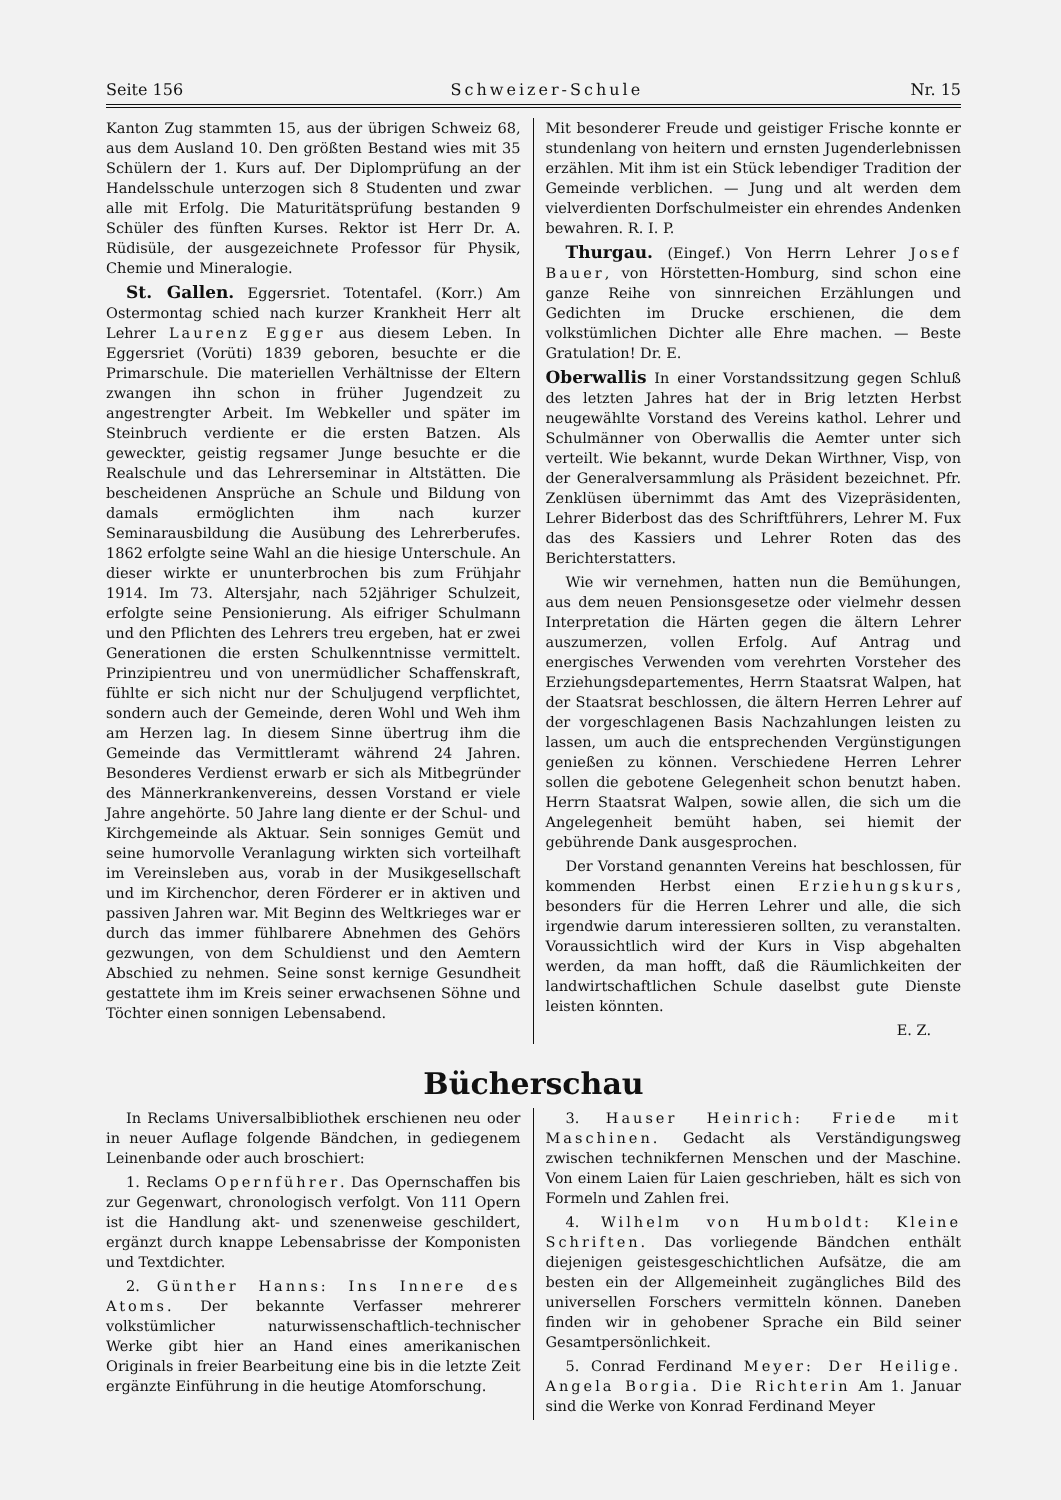Seite 156 Schweizer-Schule Nr. 15
Kanton Zug stammten 15, aus der übrigen Schweiz 68, aus dem Ausland 10. Den größten Bestand wies mit 35 Schülern der 1. Kurs auf. Der Diplomprüfung an der Handelsschule unterzogen sich 8 Studenten und zwar alle mit Erfolg. Die Maturitätsprüfung bestanden 9 Schüler des fünften Kurses. Rektor ist Herr Dr. A. Rüdisüle, der ausgezeichnete Professor für Physik, Chemie und Mineralogie.
St. Gallen. Eggersriet. Totentafel. (Korr.) Am Ostermontag schied nach kurzer Krankheit Herr alt Lehrer Laurenz Egger aus diesem Leben. In Eggersriet (Vorüti) 1839 geboren, besuchte er die Primarschule. Die materiellen Verhältnisse der Eltern zwangen ihn schon in früher Jugendzeit zu angestrengter Arbeit. Im Webkeller und später im Steinbruch verdiente er die ersten Batzen. Als geweckter, geistig regsamer Junge besuchte er die Realschule und das Lehrerseminar in Altstätten. Die bescheidenen Ansprüche an Schule und Bildung von damals ermöglichten ihm nach kurzer Seminarausbildung die Ausübung des Lehrerberufes. 1862 erfolgte seine Wahl an die hiesige Unterschule. An dieser wirkte er ununterbrochen bis zum Frühjahr 1914. Im 73. Altersjahr, nach 52jähriger Schulzeit, erfolgte seine Pensionierung. Als eifriger Schulmann und den Pflichten des Lehrers treu ergeben, hat er zwei Generationen die ersten Schulkenntnisse vermittelt. Prinzipientreu und von unermüdlicher Schaffenskraft, fühlte er sich nicht nur der Schuljugend verpflichtet, sondern auch der Gemeinde, deren Wohl und Weh ihm am Herzen lag. In diesem Sinne übertrug ihm die Gemeinde das Vermittleramt während 24 Jahren. Besonderes Verdienst erwarb er sich als Mitbegründer des Männerkrankenvereins, dessen Vorstand er viele Jahre angehörte. 50 Jahre lang diente er der Schul- und Kirchgemeinde als Aktuar. Sein sonniges Gemüt und seine humorvolle Veranlagung wirkten sich vorteilhaft im Vereinsleben aus, vorab in der Musikgesellschaft und im Kirchenchor, deren Förderer er in aktiven und passiven Jahren war. Mit Beginn des Weltkrieges war er durch das immer fühlbarere Abnehmen des Gehörs gezwungen, von dem Schuldienst und den Aemtern Abschied zu nehmen. Seine sonst kernige Gesundheit gestattete ihm im Kreis seiner erwachsenen Söhne und Töchter einen sonnigen Lebensabend.
Mit besonderer Freude und geistiger Frische konnte er stundenlang von heitern und ernsten Jugenderlebnissen erzählen. Mit ihm ist ein Stück lebendiger Tradition der Gemeinde verblichen. — Jung und alt werden dem vielverdienten Dorfschulmeister ein ehrendes Andenken bewahren. R. I. P.
Thurgau. (Eingef.) Von Herrn Lehrer Josef Bauer, von Hörstetten-Homburg, sind schon eine ganze Reihe von sinnreichen Erzählungen und Gedichten im Drucke erschienen, die dem volkstümlichen Dichter alle Ehre machen. — Beste Gratulation! Dr. E.
Oberwallis In einer Vorstandssitzung gegen Schluß des letzten Jahres hat der in Brig letzten Herbst neugewählte Vorstand des Vereins kathol. Lehrer und Schulmänner von Oberwallis die Aemter unter sich verteilt. Wie bekannt, wurde Dekan Wirthner, Visp, von der Generalversammlung als Präsident bezeichnet. Pfr. Zenklüsen übernimmt das Amt des Vizepräsidenten, Lehrer Biderbost das des Schriftführers, Lehrer M. Fux das des Kassiers und Lehrer Roten das des Berichterstatters.
Wie wir vernehmen, hatten nun die Bemühungen, aus dem neuen Pensionsgesetze oder vielmehr dessen Interpretation die Härten gegen die ältern Lehrer auszumerzen, vollen Erfolg. Auf Antrag und energisches Verwenden vom verehrten Vorsteher des Erziehungsdepartementes, Herrn Staatsrat Walpen, hat der Staatsrat beschlossen, die ältern Herren Lehrer auf der vorgeschlagenen Basis Nachzahlungen leisten zu lassen, um auch die entsprechenden Vergünstigungen genießen zu können. Verschiedene Herren Lehrer sollen die gebotene Gelegenheit schon benutzt haben. Herrn Staatsrat Walpen, sowie allen, die sich um die Angelegenheit bemüht haben, sei hiemit der gebührende Dank ausgesprochen.
Der Vorstand genannten Vereins hat beschlossen, für kommenden Herbst einen Erziehungskurs, besonders für die Herren Lehrer und alle, die sich irgendwie darum interessieren sollten, zu veranstalten. Voraussichtlich wird der Kurs in Visp abgehalten werden, da man hofft, daß die Räumlichkeiten der landwirtschaftlichen Schule daselbst gute Dienste leisten könnten.
E. Z.
Bücherschau
In Reclams Universalbibliothek erschienen neu oder in neuer Auflage folgende Bändchen, in gediegenem Leinenbande oder auch broschiert:
1. Reclams Opernführer. Das Opernschaffen bis zur Gegenwart, chronologisch verfolgt. Von 111 Opern ist die Handlung akt- und szenenweise geschildert, ergänzt durch knappe Lebensabrisse der Komponisten und Textdichter.
2. Günther Hanns: Ins Innere des Atoms. Der bekannte Verfasser mehrerer volkstümlicher naturwissenschaftlich-technischer Werke gibt hier an Hand eines amerikanischen Originals in freier Bearbeitung eine bis in die letzte Zeit ergänzte Einführung in die heutige Atomforschung.
3. Hauser Heinrich: Friede mit Maschinen. Gedacht als Verständigungsweg zwischen technikfernen Menschen und der Maschine. Von einem Laien für Laien geschrieben, hält es sich von Formeln und Zahlen frei.
4. Wilhelm von Humboldt: Kleine Schriften. Das vorliegende Bändchen enthält diejenigen geistesgeschichtlichen Aufsätze, die am besten ein der Allgemeinheit zugängliches Bild des universellen Forschers vermitteln können. Daneben finden wir in gehobener Sprache ein Bild seiner Gesamtpersönlichkeit.
5. Conrad Ferdinand Meyer: Der Heilige. Angela Borgia. Die Richterin Am 1. Januar sind die Werke von Konrad Ferdinand Meyer